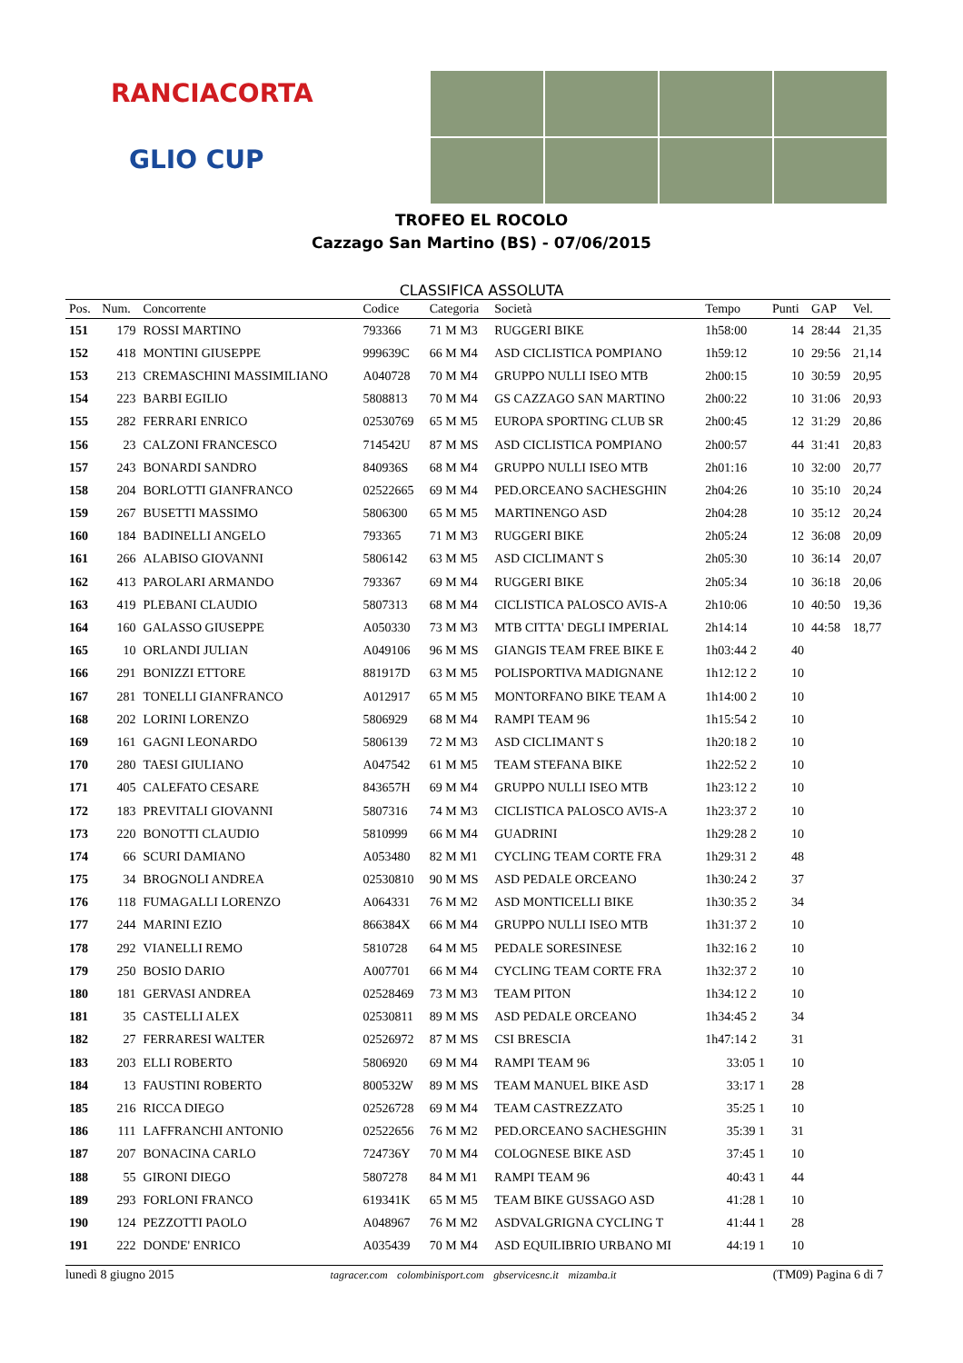RANCIACORTA
GLIO CUP
TROFEO EL ROCOLO
Cazzago San Martino (BS) - 07/06/2015
CLASSIFICA ASSOLUTA
| Pos. | Num. | Concorrente | Codice | Categoria | Società | Tempo | Punti | GAP | Vel. |
| --- | --- | --- | --- | --- | --- | --- | --- | --- | --- |
| 151 | 179 | ROSSI MARTINO | 793366 | 71 M M3 | RUGGERI BIKE | 1h58:00 | 14 | 28:44 | 21,35 |
| 152 | 418 | MONTINI GIUSEPPE | 999639C | 66 M M4 | ASD CICLISTICA POMPIANO | 1h59:12 | 10 | 29:56 | 21,14 |
| 153 | 213 | CREMASCHINI MASSIMILIANO | A040728 | 70 M M4 | GRUPPO NULLI ISEO MTB | 2h00:15 | 10 | 30:59 | 20,95 |
| 154 | 223 | BARBI EGILIO | 5808813 | 70 M M4 | GS CAZZAGO SAN MARTINO | 2h00:22 | 10 | 31:06 | 20,93 |
| 155 | 282 | FERRARI ENRICO | 02530769 | 65 M M5 | EUROPA SPORTING CLUB SR | 2h00:45 | 12 | 31:29 | 20,86 |
| 156 | 23 | CALZONI FRANCESCO | 714542U | 87 M MS | ASD CICLISTICA POMPIANO | 2h00:57 | 44 | 31:41 | 20,83 |
| 157 | 243 | BONARDI SANDRO | 840936S | 68 M M4 | GRUPPO NULLI ISEO MTB | 2h01:16 | 10 | 32:00 | 20,77 |
| 158 | 204 | BORLOTTI GIANFRANCO | 02522665 | 69 M M4 | PED.ORCEANO SACHESGHIN | 2h04:26 | 10 | 35:10 | 20,24 |
| 159 | 267 | BUSETTI MASSIMO | 5806300 | 65 M M5 | MARTINENGO ASD | 2h04:28 | 10 | 35:12 | 20,24 |
| 160 | 184 | BADINELLI ANGELO | 793365 | 71 M M3 | RUGGERI BIKE | 2h05:24 | 12 | 36:08 | 20,09 |
| 161 | 266 | ALABISO GIOVANNI | 5806142 | 63 M M5 | ASD CICLIMANT S | 2h05:30 | 10 | 36:14 | 20,07 |
| 162 | 413 | PAROLARI ARMANDO | 793367 | 69 M M4 | RUGGERI BIKE | 2h05:34 | 10 | 36:18 | 20,06 |
| 163 | 419 | PLEBANI CLAUDIO | 5807313 | 68 M M4 | CICLISTICA PALOSCO AVIS-A | 2h10:06 | 10 | 40:50 | 19,36 |
| 164 | 160 | GALASSO GIUSEPPE | A050330 | 73 M M3 | MTB CITTA' DEGLI IMPERIAL | 2h14:14 | 10 | 44:58 | 18,77 |
| 165 | 10 | ORLANDI JULIAN | A049106 | 96 M MS | GIANGIS TEAM FREE BIKE E | 1h03:44 2 | 40 | | |
| 166 | 291 | BONIZZI ETTORE | 881917D | 63 M M5 | POLISPORTIVA MADIGNANE | 1h12:12 2 | 10 | | |
| 167 | 281 | TONELLI GIANFRANCO | A012917 | 65 M M5 | MONTORFANO BIKE TEAM A | 1h14:00 2 | 10 | | |
| 168 | 202 | LORINI LORENZO | 5806929 | 68 M M4 | RAMPI TEAM 96 | 1h15:54 2 | 10 | | |
| 169 | 161 | GAGNI LEONARDO | 5806139 | 72 M M3 | ASD CICLIMANT S | 1h20:18 2 | 10 | | |
| 170 | 280 | TAESI GIULIANO | A047542 | 61 M M5 | TEAM STEFANA BIKE | 1h22:52 2 | 10 | | |
| 171 | 405 | CALEFATO CESARE | 843657H | 69 M M4 | GRUPPO NULLI ISEO MTB | 1h23:12 2 | 10 | | |
| 172 | 183 | PREVITALI GIOVANNI | 5807316 | 74 M M3 | CICLISTICA PALOSCO AVIS-A | 1h23:37 2 | 10 | | |
| 173 | 220 | BONOTTI CLAUDIO | 5810999 | 66 M M4 | GUADRINI | 1h29:28 2 | 10 | | |
| 174 | 66 | SCURI DAMIANO | A053480 | 82 M M1 | CYCLING TEAM CORTE FRA | 1h29:31 2 | 48 | | |
| 175 | 34 | BROGNOLI ANDREA | 02530810 | 90 M MS | ASD PEDALE ORCEANO | 1h30:24 2 | 37 | | |
| 176 | 118 | FUMAGALLI LORENZO | A064331 | 76 M M2 | ASD MONTICELLI BIKE | 1h30:35 2 | 34 | | |
| 177 | 244 | MARINI EZIO | 866384X | 66 M M4 | GRUPPO NULLI ISEO MTB | 1h31:37 2 | 10 | | |
| 178 | 292 | VIANELLI REMO | 5810728 | 64 M M5 | PEDALE SORESINESE | 1h32:16 2 | 10 | | |
| 179 | 250 | BOSIO DARIO | A007701 | 66 M M4 | CYCLING TEAM CORTE FRA | 1h32:37 2 | 10 | | |
| 180 | 181 | GERVASI ANDREA | 02528469 | 73 M M3 | TEAM PITON | 1h34:12 2 | 10 | | |
| 181 | 35 | CASTELLI ALEX | 02530811 | 89 M MS | ASD PEDALE ORCEANO | 1h34:45 2 | 34 | | |
| 182 | 27 | FERRARESI WALTER | 02526972 | 87 M MS | CSI BRESCIA | 1h47:14 2 | 31 | | |
| 183 | 203 | ELLI ROBERTO | 5806920 | 69 M M4 | RAMPI TEAM 96 | 33:05 1 | 10 | | |
| 184 | 13 | FAUSTINI ROBERTO | 800532W | 89 M MS | TEAM MANUEL BIKE ASD | 33:17 1 | 28 | | |
| 185 | 216 | RICCA DIEGO | 02526728 | 69 M M4 | TEAM CASTREZZATO | 35:25 1 | 10 | | |
| 186 | 111 | LAFFRANCHI ANTONIO | 02522656 | 76 M M2 | PED.ORCEANO SACHESGHIN | 35:39 1 | 31 | | |
| 187 | 207 | BONACINA CARLO | 724736Y | 70 M M4 | COLOGNESE BIKE ASD | 37:45 1 | 10 | | |
| 188 | 55 | GIRONI DIEGO | 5807278 | 84 M M1 | RAMPI TEAM 96 | 40:43 1 | 44 | | |
| 189 | 293 | FORLONI FRANCO | 619341K | 65 M M5 | TEAM BIKE GUSSAGO ASD | 41:28 1 | 10 | | |
| 190 | 124 | PEZZOTTI PAOLO | A048967 | 76 M M2 | ASDVALGRIGNA CYCLING T | 41:44 1 | 28 | | |
| 191 | 222 | DONDE' ENRICO | A035439 | 70 M M4 | ASD EQUILIBRIO URBANO MI | 44:19 1 | 10 | | |
lunedì 8 giugno 2015 tagracer.com colombinisport.com gbservicesnc.it mizamba.it (TM09) Pagina 6 di 7